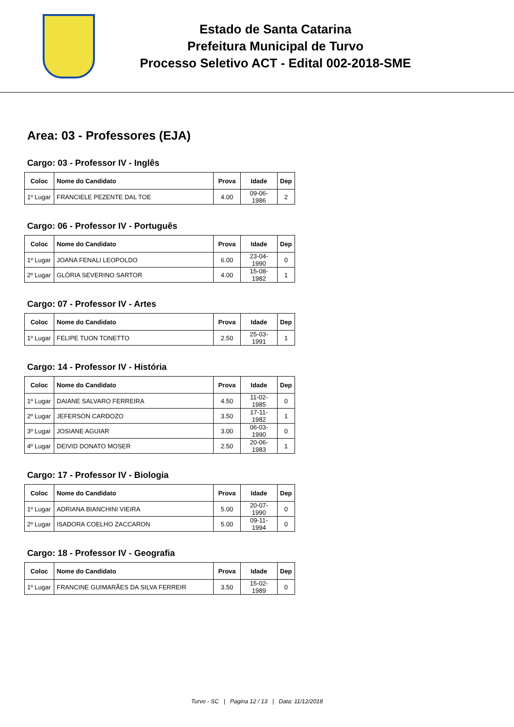Estado de Santa Catarina
Prefeitura Municipal de Turvo
Processo Seletivo ACT - Edital 002-2018-SME
Area: 03 - Professores (EJA)
Cargo: 03 - Professor IV - Inglês
| Coloc | Nome do Candidato | Prova | Idade | Dep |
| --- | --- | --- | --- | --- |
| 1º Lugar | FRANCIELE PEZENTE DAL TOE | 4.00 | 09-06-1986 | 2 |
Cargo: 06 - Professor IV - Português
| Coloc | Nome do Candidato | Prova | Idade | Dep |
| --- | --- | --- | --- | --- |
| 1º Lugar | JOANA FENALI LEOPOLDO | 6.00 | 23-04-1990 | 0 |
| 2º Lugar | GLÓRIA SEVERINO SARTOR | 4.00 | 15-08-1982 | 1 |
Cargo: 07 - Professor IV - Artes
| Coloc | Nome do Candidato | Prova | Idade | Dep |
| --- | --- | --- | --- | --- |
| 1º Lugar | FELIPE TUON TONETTO | 2.50 | 25-03-1991 | 1 |
Cargo: 14 - Professor IV - História
| Coloc | Nome do Candidato | Prova | Idade | Dep |
| --- | --- | --- | --- | --- |
| 1º Lugar | DAIANE SALVARO FERREIRA | 4.50 | 11-02-1985 | 0 |
| 2º Lugar | JEFERSON CARDOZO | 3.50 | 17-11-1982 | 1 |
| 3º Lugar | JOSIANE AGUIAR | 3.00 | 06-03-1990 | 0 |
| 4º Lugar | DEIVID DONATO MOSER | 2.50 | 20-06-1983 | 1 |
Cargo: 17 - Professor IV - Biologia
| Coloc | Nome do Candidato | Prova | Idade | Dep |
| --- | --- | --- | --- | --- |
| 1º Lugar | ADRIANA BIANCHINI VIEIRA | 5.00 | 20-07-1990 | 0 |
| 2º Lugar | ISADORA COELHO ZACCARON | 5.00 | 09-11-1994 | 0 |
Cargo: 18 - Professor IV - Geografia
| Coloc | Nome do Candidato | Prova | Idade | Dep |
| --- | --- | --- | --- | --- |
| 1º Lugar | FRANCINE GUIMARÃES DA SILVA FERREIR | 3.50 | 15-02-1989 | 0 |
Turvo - SC | Pagina 12 / 13 | Data: 11/12/2018